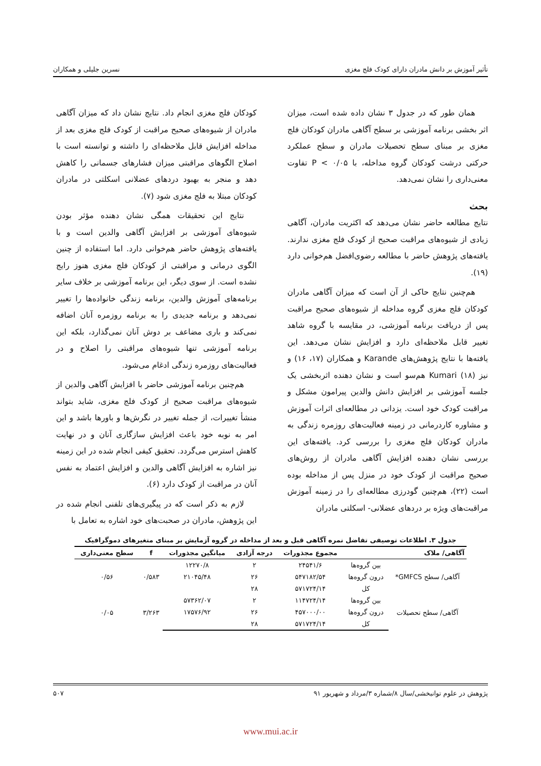تأثیر آموزش بر دانش مادران دارای کودک فلج مغزی نسرین جلیلی و همکاران
همان طور که در جدول ۳ نشان داده شده است، میزان اثر بخشی برنامه آموزشی بر سطح آگاهی مادران کودکان فلج مغزی بر مبنای سطح تحصیلات مادران و سطح عملکرد حرکتی درشت کودکان گروه مداخله، با P < ۰/۰۵ تفاوت معنی‌داری را نشان نمی‌دهد.
بحث
نتایج مطالعه حاضر نشان می‌دهد که اکثریت مادران، آگاهی زیادی از شیوه‌های مراقبت صحیح از کودک فلج مغزی ندارند. یافته‌های پژوهش حاضر با مطالعه رضوی‌افضل هم‌خوانی دارد (۱۹).
هم‌چنین نتایج حاکی از آن است که میزان آگاهی مادران کودکان فلج مغزی گروه مداخله از شیوه‌های صحیح مراقبت پس از دریافت برنامه آموزشی، در مقایسه با گروه شاهد تغییر قابل ملاحظه‌ای دارد و افزایش نشان می‌دهد. این یافته‌ها با نتایج پژوهش‌های Karande و همکاران (۱۷، ۱۶) و نیز Kumari (۱۸) هم‌سو است و نشان دهنده اثربخشی یک جلسه آموزشی بر افزایش دانش والدین پیرامون مشکل و مراقبت کودک خود است. یزدانی در مطالعه‌ای اثرات آموزش و مشاوره کاردرمانی در زمینه فعالیت‌های روزمره زندگی به مادران کودکان فلج مغزی را بررسی کرد. یافته‌های این بررسی نشان دهنده افزایش آگاهی مادران از روش‌های صحیح مراقبت از کودک خود در منزل پس از مداخله بوده است (۲۲)، هم‌چنین گودرزی مطالعه‌ای را در زمینه آموزش مراقبت‌های ویژه بر دردهای عضلانی- اسکلتی مادران
کودکان فلج مغزی انجام داد. نتایج نشان داد که میزان آگاهی مادران از شیوه‌های صحیح مراقبت از کودک فلج مغزی بعد از مداخله افزایش قابل ملاحظه‌ای را داشته و توانسته است با اصلاح الگوهای مراقبتی میزان فشارهای جسمانی را کاهش دهد و منجر به بهبود دردهای عضلانی اسکلتی در مادران کودکان مبتلا به فلج مغزی شود (۷).
نتایج این تحقیقات همگی نشان دهنده مؤثر بودن شیوه‌های آموزشی بر افزایش آگاهی والدین است و با یافته‌های پژوهش حاضر هم‌خوانی دارد. اما استفاده از چنین الگوی درمانی و مراقبتی از کودکان فلج مغزی هنوز رایج نشده است. از سوی دیگر، این برنامه آموزشی بر خلاف سایر برنامه‌های آموزش والدین، برنامه زندگی خانواده‌ها را تغییر نمی‌دهد و برنامه جدیدی را به برنامه روزمره آنان اضافه نمی‌کند و باری مضاعف بر دوش آنان نمی‌گذارد، بلکه این برنامه آموزشی تنها شیوه‌های مراقبتی را اصلاح و در فعالیت‌های روزمره زندگی ادغام می‌شود.
هم‌چنین برنامه آموزشی حاضر با افزایش آگاهی والدین از شیوه‌های مراقبت صحیح از کودک فلج مغزی، شاید بتواند منشأ تغییرات، از جمله تغییر در نگرش‌ها و باورها باشد و این امر به نوبه خود باعث افزایش سازگاری آنان و در نهایت کاهش استرس می‌گردد. تحقیق کیفی انجام شده در این زمینه نیز اشاره به افزایش آگاهی والدین و افزایش اعتماد به نفس آنان در مراقبت از کودک دارد (۶).
لازم به ذکر است که در پیگیری‌های تلفنی انجام شده در این پژوهش، مادران در صحبت‌های خود اشاره به تعامل با
جدول ۳. اطلاعات توصیفی تفاضل نمره آگاهی قبل و بعد از مداخله در گروه آزمایش بر مبنای متغیرهای دموگرافیک
| آگاهی/ ملاک | | مجموع مجذورات | درجه آزادی | میانگین مجذورات | f | سطح معنی‌داری |
| --- | --- | --- | --- | --- | --- | --- |
| آگاهی/ سطح GMFCS* | بین گروه‌ها | ۲۴۵۴۱/۶ | ۲ | ۱۲۲۷۰/۸ | ۰/۵۸۳ | ۰/۵۶ |
| | درون گروه‌ها | ۵۴۷۱۸۲/۵۴ | ۲۶ | ۲۱۰۴۵/۴۸ | | |
| | کل | ۵۷۱۷۲۴/۱۴ | ۲۸ | | | |
| آگاهی/ سطح تحصیلات | بین گروه‌ها | ۱۱۴۷۲۴/۱۴ | ۲ | ۵۷۳۶۲/۰۷ | ۳/۲۶۳ | ۰/۰۵ |
| | درون گروه‌ها | ۴۵۷۰۰۰/۰۰ | ۲۶ | ۱۷۵۷۶/۹۲ | | |
| | کل | ۵۷۱۷۲۴/۱۴ | ۲۸ | | | |
پژوهش در علوم توانبخشی/سال ۸/شماره ۳/مرداد و شهریور ۹۱ ۵۰۷
www.mui.ac.ir